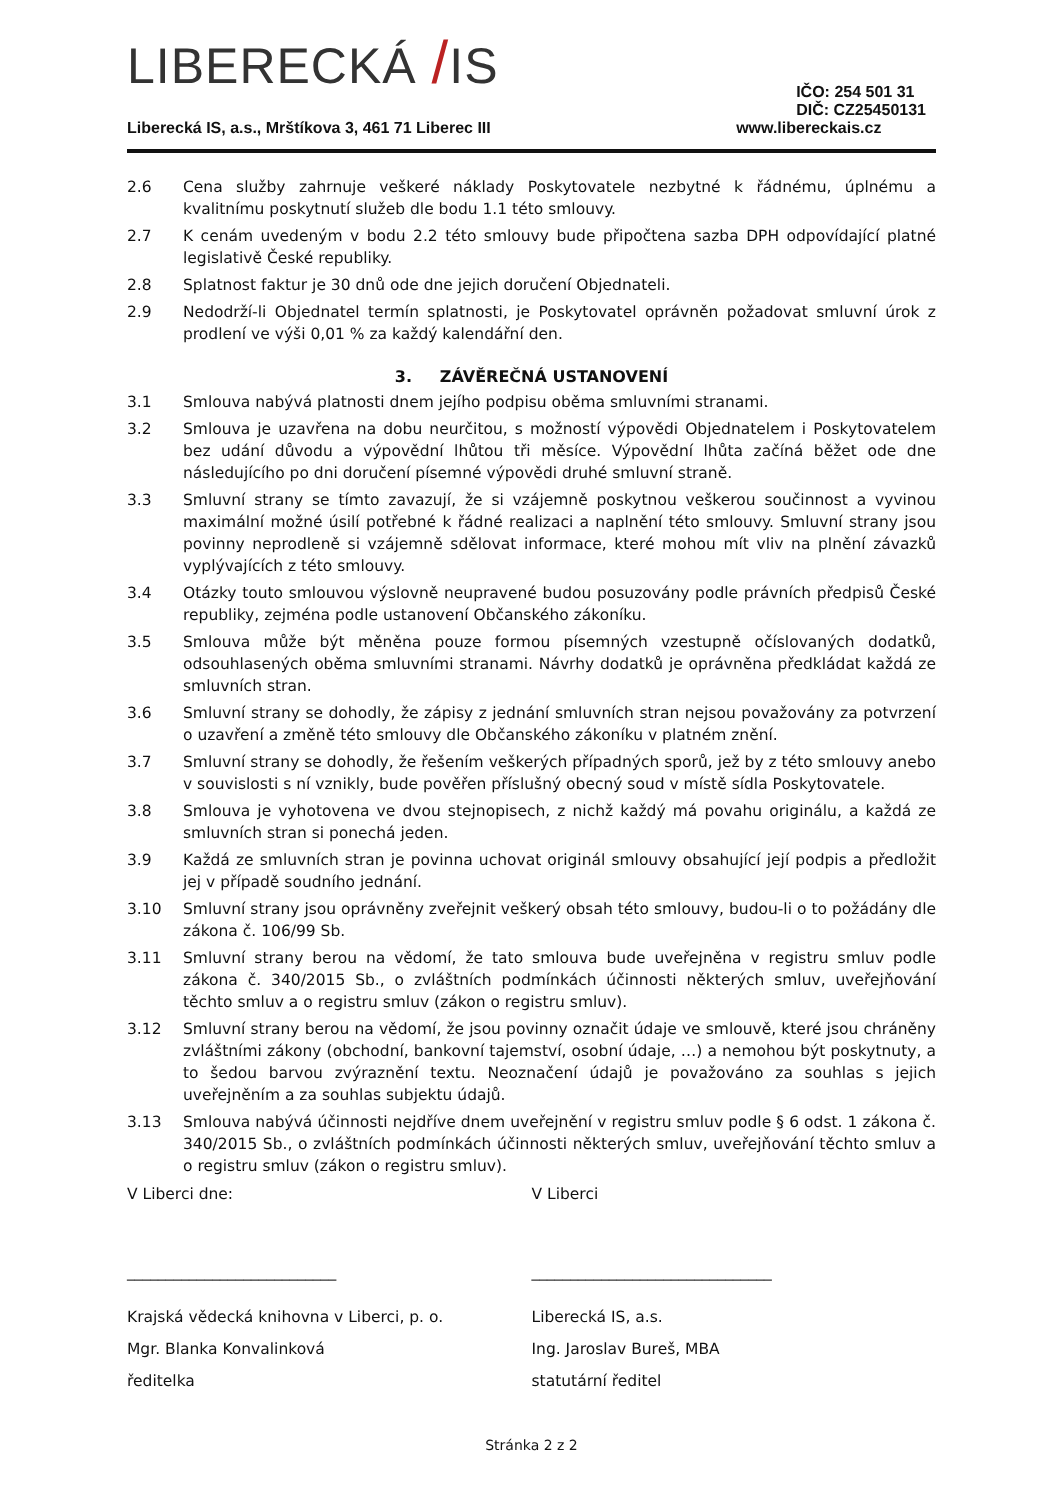LIBERECKÁ /IS
Liberecká IS, a.s., Mrštíkova 3, 461 71 Liberec III
IČO: 254 501 31
DIČ: CZ25450131
www.libereckais.cz
2.6 Cena služby zahrnuje veškeré náklady Poskytovatele nezbytné k řádnému, úplnému a kvalitnímu poskytnutí služeb dle bodu 1.1 této smlouvy.
2.7 K cenám uvedeným v bodu 2.2 této smlouvy bude připočtena sazba DPH odpovídající platné legislativě České republiky.
2.8 Splatnost faktur je 30 dnů ode dne jejich doručení Objednateli.
2.9 Nedodrží-li Objednatel termín splatnosti, je Poskytovatel oprávněn požadovat smluvní úrok z prodlení ve výši 0,01 % za každý kalendářní den.
3. ZÁVĚREČNÁ USTANOVENÍ
3.1 Smlouva nabývá platnosti dnem jejího podpisu oběma smluvními stranami.
3.2 Smlouva je uzavřena na dobu neurčitou, s možností výpovědi Objednatelem i Poskytovatelem bez udání důvodu a výpovědní lhůtou tři měsíce. Výpovědní lhůta začíná běžet ode dne následujícího po dni doručení písemné výpovědi druhé smluvní straně.
3.3 Smluvní strany se tímto zavazují, že si vzájemně poskytnou veškerou součinnost a vyvinou maximální možné úsilí potřebné k řádné realizaci a naplnění této smlouvy. Smluvní strany jsou povinny neprodleně si vzájemně sdělovat informace, které mohou mít vliv na plnění závazků vyplývajících z této smlouvy.
3.4 Otázky touto smlouvou výslovně neupravené budou posuzovány podle právních předpisů České republiky, zejména podle ustanovení Občanského zákoníku.
3.5 Smlouva může být měněna pouze formou písemných vzestupně očíslovaných dodatků, odsouhlasených oběma smluvními stranami. Návrhy dodatků je oprávněna předkládat každá ze smluvních stran.
3.6 Smluvní strany se dohodly, že zápisy z jednání smluvních stran nejsou považovány za potvrzení o uzavření a změně této smlouvy dle Občanského zákoníku v platném znění.
3.7 Smluvní strany se dohodly, že řešením veškerých případných sporů, jež by z této smlouvy anebo v souvislosti s ní vznikly, bude pověřen příslušný obecný soud v místě sídla Poskytovatele.
3.8 Smlouva je vyhotovena ve dvou stejnopisech, z nichž každý má povahu originálu, a každá ze smluvních stran si ponechá jeden.
3.9 Každá ze smluvních stran je povinna uchovat originál smlouvy obsahující její podpis a předložit jej v případě soudního jednání.
3.10 Smluvní strany jsou oprávněny zveřejnit veškerý obsah této smlouvy, budou-li o to požádány dle zákona č. 106/99 Sb.
3.11 Smluvní strany berou na vědomí, že tato smlouva bude uveřejněna v registru smluv podle zákona č. 340/2015 Sb., o zvláštních podmínkách účinnosti některých smluv, uveřejňování těchto smluv a o registru smluv (zákon o registru smluv).
3.12 Smluvní strany berou na vědomí, že jsou povinny označit údaje ve smlouvě, které jsou chráněny zvláštními zákony (obchodní, bankovní tajemství, osobní údaje, …) a nemohou být poskytnuty, a to šedou barvou zvýraznění textu. Neoznačení údajů je považováno za souhlas s jejich uveřejněním a za souhlas subjektu údajů.
3.13 Smlouva nabývá účinnosti nejdříve dnem uveřejnění v registru smluv podle § 6 odst. 1 zákona č. 340/2015 Sb., o zvláštních podmínkách účinnosti některých smluv, uveřejňování těchto smluv a o registru smluv (zákon o registru smluv).
V Liberci dne: V Liberci
___________________________ _______________________________
Krajská vědecká knihovna v Liberci, p. o.
Mgr. Blanka Konvalinková
ředitelka
Liberecká IS, a.s.
Ing. Jaroslav Bureš, MBA
statutární ředitel
Stránka 2 z 2